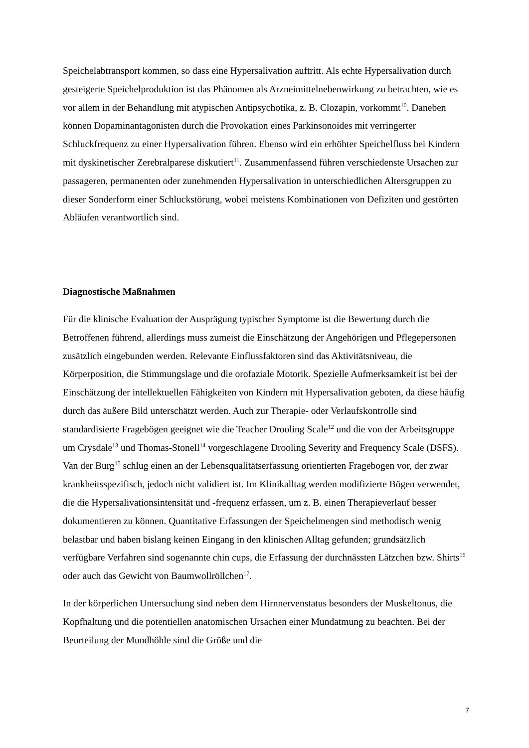Speichelabtransport kommen, so dass eine Hypersalivation auftritt. Als echte Hypersalivation durch gesteigerte Speichelproduktion ist das Phänomen als Arzneimittelnebenwirkung zu betrachten, wie es vor allem in der Behandlung mit atypischen Antipsychotika, z. B. Clozapin, vorkommt<sup>10</sup>. Daneben können Dopaminantagonisten durch die Provokation eines Parkinsonoides mit verringerter Schluckfrequenz zu einer Hypersalivation führen. Ebenso wird ein erhöhter Speichelfluss bei Kindern mit dyskinetischer Zerebralparese diskutiert<sup>11</sup>. Zusammenfassend führen verschiedenste Ursachen zur passageren, permanenten oder zunehmenden Hypersalivation in unterschiedlichen Altersgruppen zu dieser Sonderform einer Schluckstörung, wobei meistens Kombinationen von Defiziten und gestörten Abläufen verantwortlich sind.
Diagnostische Maßnahmen
Für die klinische Evaluation der Ausprägung typischer Symptome ist die Bewertung durch die Betroffenen führend, allerdings muss zumeist die Einschätzung der Angehörigen und Pflegepersonen zusätzlich eingebunden werden. Relevante Einflussfaktoren sind das Aktivitätsniveau, die Körperposition, die Stimmungslage und die orofaziale Motorik. Spezielle Aufmerksamkeit ist bei der Einschätzung der intellektuellen Fähigkeiten von Kindern mit Hypersalivation geboten, da diese häufig durch das äußere Bild unterschätzt werden. Auch zur Therapie- oder Verlaufskontrolle sind standardisierte Fragebögen geeignet wie die Teacher Drooling Scale<sup>12</sup> und die von der Arbeitsgruppe um Crysdale<sup>13</sup> und Thomas-Stonell<sup>14</sup> vorgeschlagene Drooling Severity and Frequency Scale (DSFS). Van der Burg<sup>15</sup> schlug einen an der Lebensqualitätserfassung orientierten Fragebogen vor, der zwar krankheitsspezifisch, jedoch nicht validiert ist. Im Klinikalltag werden modifizierte Bögen verwendet, die die Hypersalivationsintensität und -frequenz erfassen, um z. B. einen Therapieverlauf besser dokumentieren zu können. Quantitative Erfassungen der Speichelmengen sind methodisch wenig belastbar und haben bislang keinen Eingang in den klinischen Alltag gefunden; grundsätzlich verfügbare Verfahren sind sogenannte chin cups, die Erfassung der durchnässten Lätzchen bzw. Shirts<sup>16</sup> oder auch das Gewicht von Baumwollröllchen<sup>17</sup>.
In der körperlichen Untersuchung sind neben dem Hirnnervenstatus besonders der Muskeltonus, die Kopfhaltung und die potentiellen anatomischen Ursachen einer Mundatmung zu beachten. Bei der Beurteilung der Mundhöhle sind die Größe und die
7